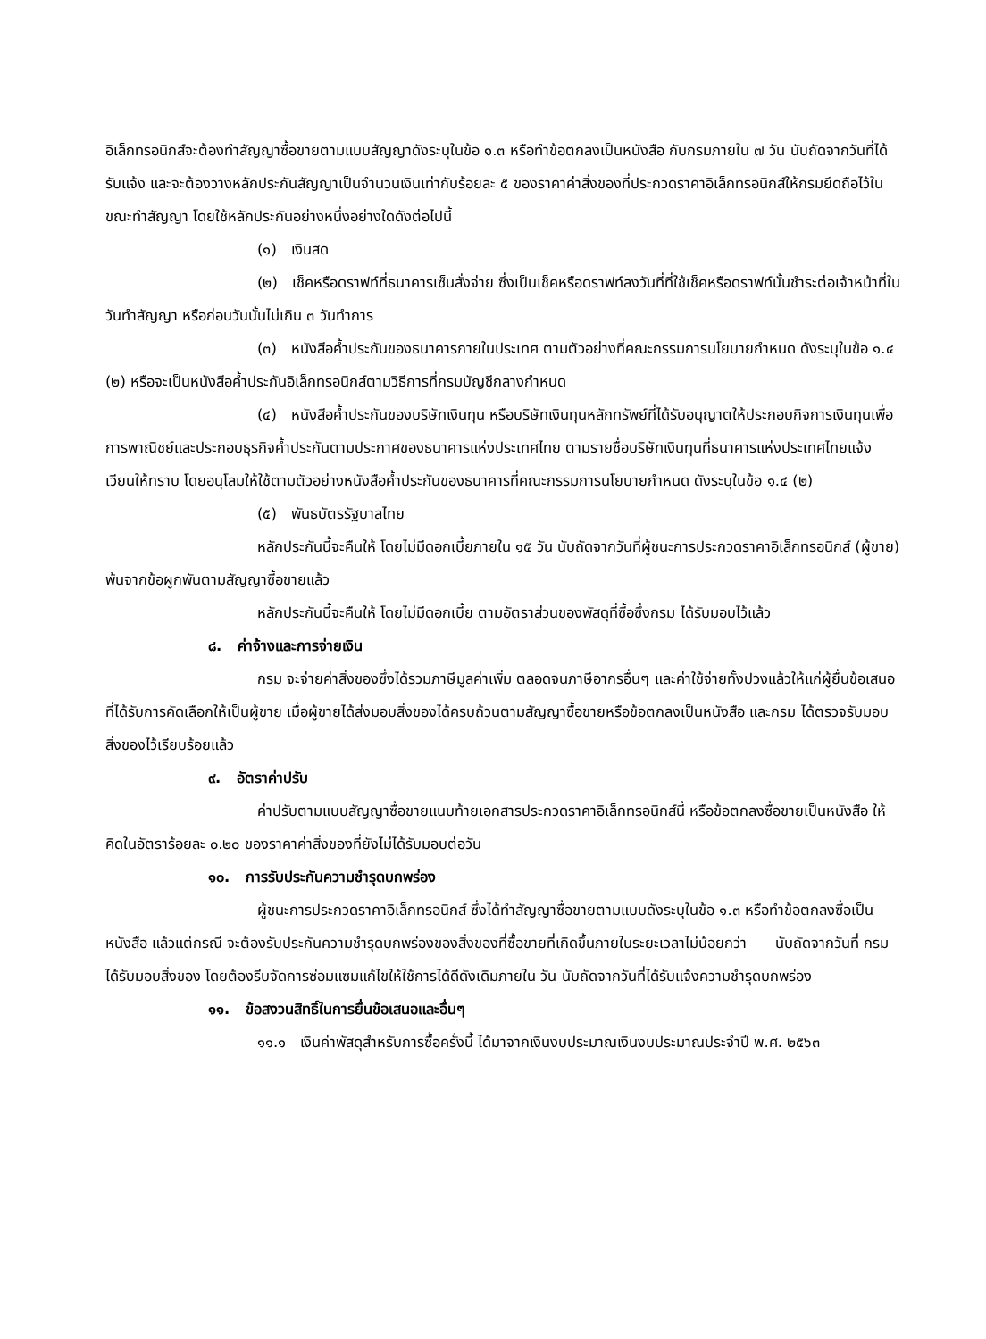อิเล็กทรอนิกส์จะต้องทำสัญญาซื้อขายตามแบบสัญญาดังระบุในข้อ ๑.๓ หรือทำข้อตกลงเป็นหนังสือ กับกรมภายใน ๗ วัน นับถัดจากวันที่ได้รับแจ้ง และจะต้องวางหลักประกันสัญญาเป็นจำนวนเงินเท่ากับร้อยละ ๕ ของราคาค่าสิ่งของที่ประกวดราคาอิเล็กทรอนิกส์ให้กรมยึดถือไว้ในขณะทำสัญญา โดยใช้หลักประกันอย่างหนึ่งอย่างใดดังต่อไปนี้
(๑) เงินสด
(๒) เช็คหรือดราฟท์ที่ธนาคารเซ็นสั่งจ่าย ซึ่งเป็นเช็คหรือดราฟท์ลงวันที่ที่ใช้เช็คหรือดราฟท์นั้นชำระต่อเจ้าหน้าที่ในวันทำสัญญา หรือก่อนวันนั้นไม่เกิน ๓ วันทำการ
(๓) หนังสือค้ำประกันของธนาคารภายในประเทศ ตามตัวอย่างที่คณะกรรมการนโยบายกำหนด ดังระบุในข้อ ๑.๔ (๒) หรือจะเป็นหนังสือค้ำประกันอิเล็กทรอนิกส์ตามวิธีการที่กรมบัญชีกลางกำหนด
(๔) หนังสือค้ำประกันของบริษัทเงินทุน หรือบริษัทเงินทุนหลักทรัพย์ที่ได้รับอนุญาตให้ประกอบกิจการเงินทุนเพื่อการพาณิชย์และประกอบธุรกิจค้ำประกันตามประกาศของธนาคารแห่งประเทศไทย ตามรายชื่อบริษัทเงินทุนที่ธนาคารแห่งประเทศไทยแจ้งเวียนให้ทราบ โดยอนุโลมให้ใช้ตามตัวอย่างหนังสือค้ำประกันของธนาคารที่คณะกรรมการนโยบายกำหนด ดังระบุในข้อ ๑.๔ (๒)
(๕) พันธบัตรรัฐบาลไทย
หลักประกันนี้จะคืนให้ โดยไม่มีดอกเบี้ยภายใน ๑๕ วัน นับถัดจากวันที่ผู้ชนะการประกวดราคาอิเล็กทรอนิกส์ (ผู้ขาย) พ้นจากข้อผูกพันตามสัญญาซื้อขายแล้ว
หลักประกันนี้จะคืนให้ โดยไม่มีดอกเบี้ย ตามอัตราส่วนของพัสดุที่ซื้อซึ่งกรม ได้รับมอบไว้แล้ว
๘. ค่าจ้างและการจ่ายเงิน
กรม จะจ่ายค่าสิ่งของซึ่งได้รวมภาษีมูลค่าเพิ่ม ตลอดจนภาษีอากรอื่นๆ และค่าใช้จ่ายทั้งปวงแล้วให้แก่ผู้ยื่นข้อเสนอที่ได้รับการคัดเลือกให้เป็นผู้ขาย เมื่อผู้ขายได้ส่งมอบสิ่งของได้ครบถ้วนตามสัญญาซื้อขายหรือข้อตกลงเป็นหนังสือ และกรม ได้ตรวจรับมอบสิ่งของไว้เรียบร้อยแล้ว
๙. อัตราค่าปรับ
ค่าปรับตามแบบสัญญาซื้อขายแนบท้ายเอกสารประกวดราคาอิเล็กทรอนิกส์นี้ หรือข้อตกลงซื้อขายเป็นหนังสือ ให้คิดในอัตราร้อยละ ๐.๒๐ ของราคาค่าสิ่งของที่ยังไม่ได้รับมอบต่อวัน
๑๐. การรับประกันความชำรุดบกพร่อง
ผู้ชนะการประกวดราคาอิเล็กทรอนิกส์ ซึ่งได้ทำสัญญาซื้อขายตามแบบดังระบุในข้อ ๑.๓ หรือทำข้อตกลงซื้อเป็นหนังสือ แล้วแต่กรณี จะต้องรับประกันความชำรุดบกพร่องของสิ่งของที่ซื้อขายที่เกิดขึ้นภายในระยะเวลาไม่น้อยกว่า นับถัดจากวันที่ กรม ได้รับมอบสิ่งของ โดยต้องรีบจัดการซ่อมแซมแก้ไขให้ใช้การได้ดีดังเดิมภายใน วัน นับถัดจากวันที่ได้รับแจ้งความชำรุดบกพร่อง
๑๑. ข้อสงวนสิทธิ์ในการยื่นข้อเสนอและอื่นๆ
๑๑.๑ เงินค่าพัสดุสำหรับการซื้อครั้งนี้ ได้มาจากเงินงบประมาณเงินงบประมาณประจำปี พ.ศ. ๒๕๖๓